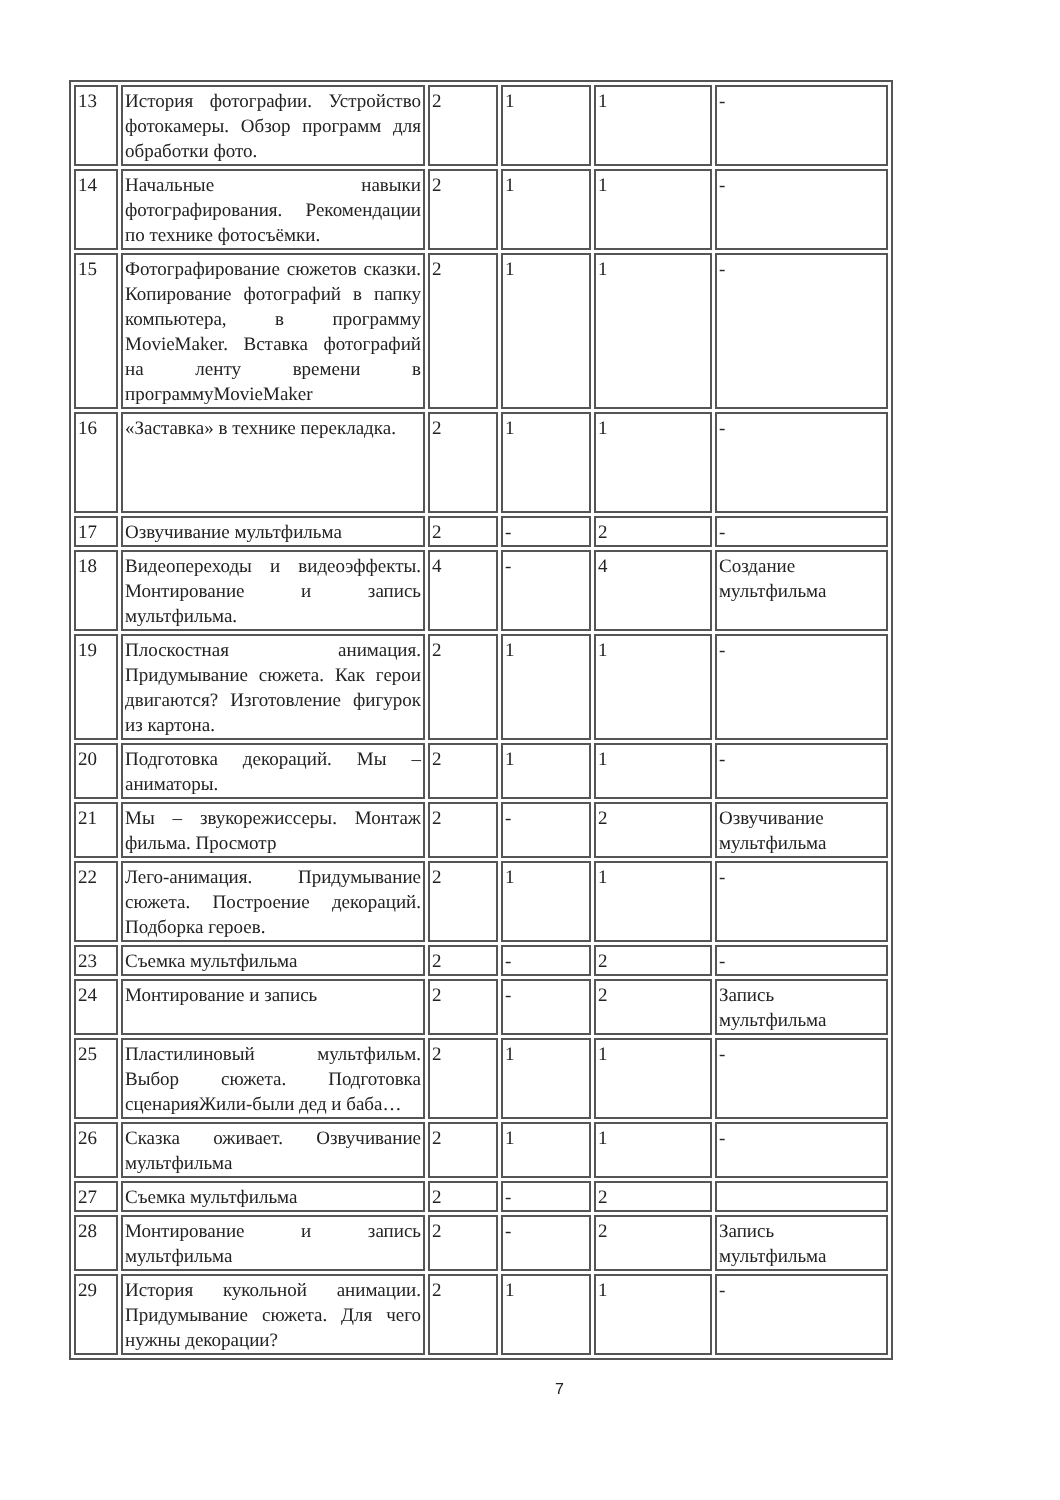| 13 | История фотографии. Устройство фотокамеры. Обзор программ для обработки фото. | 2 | 1 | 1 | - |
| 14 | Начальные навыки фотографирования. Рекомендации по технике фотосъёмки. | 2 | 1 | 1 | - |
| 15 | Фотографирование сюжетов сказки. Копирование фотографий в папку компьютера, в программу MovieMaker. Вставка фотографий на ленту времени в программуMovieMaker | 2 | 1 | 1 | - |
| 16 | «Заставка» в технике перекладка. | 2 | 1 | 1 | - |
| 17 | Озвучивание мультфильма | 2 | - | 2 | - |
| 18 | Видеопереходы и видеоэффекты. Монтирование и запись мультфильма. | 4 | - | 4 | Создание мультфильма |
| 19 | Плоскостная анимация. Придумывание сюжета. Как герои двигаются? Изготовление фигурок из картона. | 2 | 1 | 1 | - |
| 20 | Подготовка декораций. Мы – аниматоры. | 2 | 1 | 1 | - |
| 21 | Мы – звукорежиссеры. Монтаж фильма. Просмотр | 2 | - | 2 | Озвучивание мультфильма |
| 22 | Лего-анимация. Придумывание сюжета. Построение декораций. Подборка героев. | 2 | 1 | 1 | - |
| 23 | Съемка мультфильма | 2 | - | 2 | - |
| 24 | Монтирование и запись | 2 | - | 2 | Запись мультфильма |
| 25 | Пластилиновый мультфильм. Выбор сюжета. Подготовка сценарияЖили-были дед и баба… | 2 | 1 | 1 | - |
| 26 | Сказка оживает. Озвучивание мультфильма | 2 | 1 | 1 | - |
| 27 | Съемка мультфильма | 2 | - | 2 | |
| 28 | Монтирование и запись мультфильма | 2 | - | 2 | Запись мультфильма |
| 29 | История кукольной анимации. Придумывание сюжета. Для чего нужны декорации? | 2 | 1 | 1 | - |
7